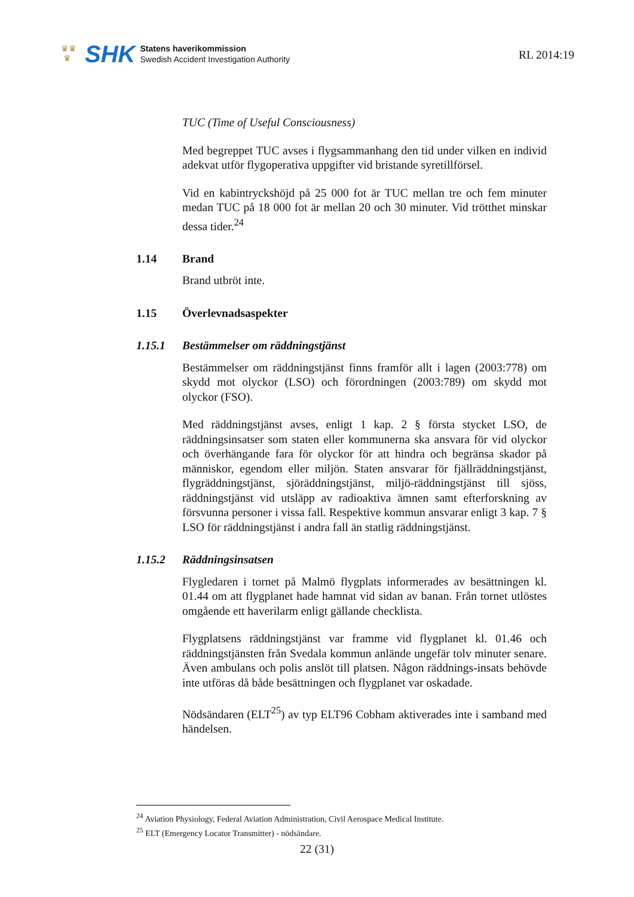♛♛
♛
SHK
Statens haverikommission
Swedish Accident Investigation Authority
RL 2014:19
TUC (Time of Useful Consciousness)
Med begreppet TUC avses i flygsammanhang den tid under vilken en individ adekvat utför flygoperativa uppgifter vid bristande syretillförsel.
Vid en kabintryckshöjd på 25 000 fot är TUC mellan tre och fem minuter medan TUC på 18 000 fot är mellan 20 och 30 minuter. Vid trötthet minskar dessa tider.<sup>24</sup>
1.14 Brand
Brand utbröt inte.
1.15 Överlevnadsaspekter
1.15.1 Bestämmelser om räddningstjänst
Bestämmelser om räddningstjänst finns framför allt i lagen (2003:778) om skydd mot olyckor (LSO) och förordningen (2003:789) om skydd mot olyckor (FSO).
Med räddningstjänst avses, enligt 1 kap. 2 § första stycket LSO, de räddningsinsatser som staten eller kommunerna ska ansvara för vid olyckor och överhängande fara för olyckor för att hindra och begränsa skador på människor, egendom eller miljön. Staten ansvarar för fjällräddningstjänst, flygräddningstjänst, sjöräddningstjänst, miljö-räddningstjänst till sjöss, räddningstjänst vid utsläpp av radioaktiva ämnen samt efterforskning av försvunna personer i vissa fall. Respektive kommun ansvarar enligt 3 kap. 7 § LSO för räddningstjänst i andra fall än statlig räddningstjänst.
1.15.2 Räddningsinsatsen
Flygledaren i tornet på Malmö flygplats informerades av besättningen kl. 01.44 om att flygplanet hade hamnat vid sidan av banan. Från tornet utlöstes omgående ett haverilarm enligt gällande checklista.
Flygplatsens räddningstjänst var framme vid flygplanet kl. 01.46 och räddningstjänsten från Svedala kommun anlände ungefär tolv minuter senare. Även ambulans och polis anslöt till platsen. Någon räddnings-insats behövde inte utföras då både besättningen och flygplanet var oskadade.
Nödsändaren (ELT<sup>25</sup>) av typ ELT96 Cobham aktiverades inte i samband med händelsen.
<sup>24</sup> Aviation Physiology, Federal Aviation Administration, Civil Aerospace Medical Institute.
<sup>25</sup> ELT (Emergency Locator Transmitter) - nödsändare.
22 (31)